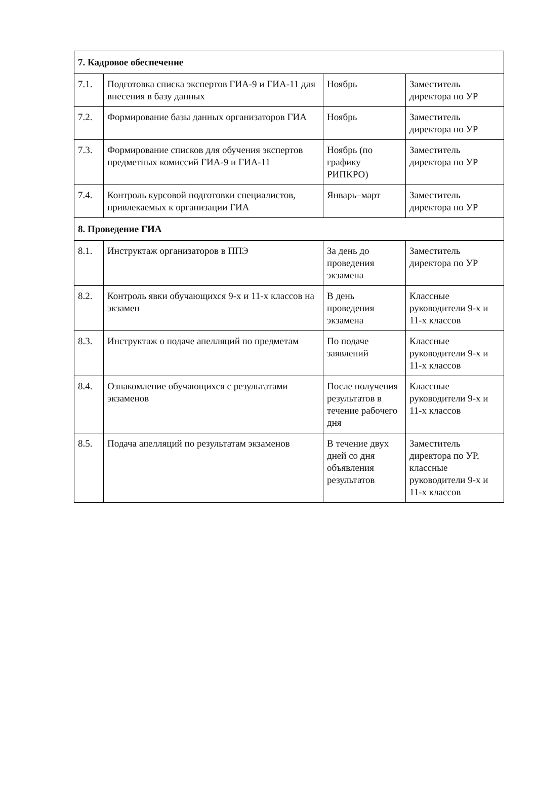| 7. Кадровое обеспечение | | | |
| 7.1. | Подготовка списка экспертов ГИА-9 и ГИА-11 для внесения в базу данных | Ноябрь | Заместитель директора по УР |
| 7.2. | Формирование базы данных организаторов ГИА | Ноябрь | Заместитель директора по УР |
| 7.3. | Формирование списков для обучения экспертов предметных комиссий ГИА-9 и ГИА-11 | Ноябрь (по графику РИПКРО) | Заместитель директора по УР |
| 7.4. | Контроль курсовой подготовки специалистов, привлекаемых к организации ГИА | Январь–март | Заместитель директора по УР |
| 8. Проведение ГИА | | | |
| 8.1. | Инструктаж организаторов в ППЭ | За день до проведения экзамена | Заместитель директора по УР |
| 8.2. | Контроль явки обучающихся 9-х и 11-х классов на экзамен | В день проведения экзамена | Классные руководители 9-х и 11-х классов |
| 8.3. | Инструктаж о подаче апелляций по предметам | По подаче заявлений | Классные руководители 9-х и 11-х классов |
| 8.4. | Ознакомление обучающихся с результатами экзаменов | После получения результатов в течение рабочего дня | Классные руководители 9-х и 11-х классов |
| 8.5. | Подача апелляций по результатам экзаменов | В течение двух дней со дня объявления результатов | Заместитель директора по УР, классные руководители 9-х и 11-х классов |